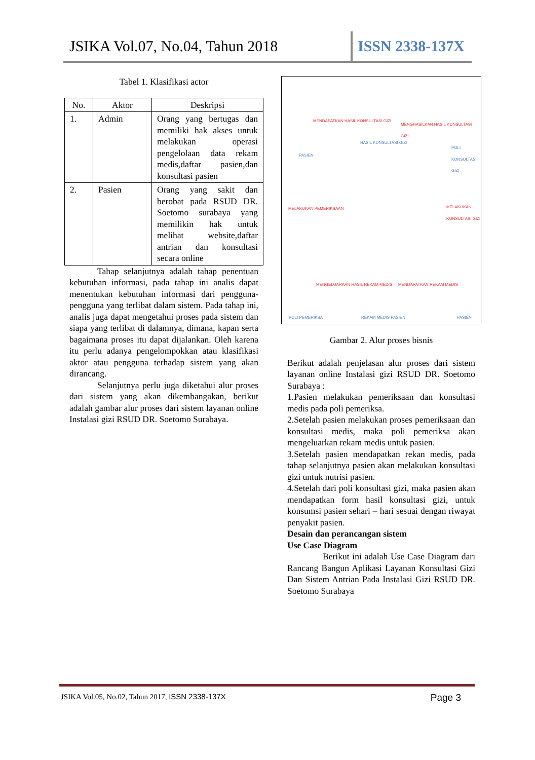JSIKA Vol.07, No.04, Tahun 2018
ISSN 2338-137X
Tabel 1. Klasifikasi actor
| No. | Aktor | Deskripsi |
| --- | --- | --- |
| 1. | Admin | Orang yang bertugas dan memiliki hak akses untuk melakukan operasi pengelolaan data rekam medis,daftar pasien,dan konsultasi pasien |
| 2. | Pasien | Orang yang sakit dan berobat pada RSUD DR. Soetomo surabaya yang memilikin hak untuk melihat website,daftar antrian dan konsultasi secara online |
Tahap selanjutnya adalah tahap penentuan kebutuhan informasi, pada tahap ini analis dapat menentukan kebutuhan informasi dari pengguna-pengguna yang terlibat dalam sistem. Pada tahap ini, analis juga dapat mengetahui proses pada sistem dan siapa yang terlibat di dalamnya, dimana, kapan serta bagaimana proses itu dapat dijalankan. Oleh karena itu perlu adanya pengelompokkan atau klasifikasi aktor atau pengguna terhadap sistem yang akan dirancang.
Selanjutnya perlu juga diketahui alur proses dari sistem yang akan dikembangakan, berikut adalah gambar alur proses dari sistem layanan online Instalasi gizi RSUD DR. Soetomo Surabaya.
MENDAPATKAN HASIL KONSULTASI GIZI
MENGHASILKAN HASIL KONSULTASI GIZI
HASIL KONSULTASI GIZI
PASIEN
POLI KONSULTASI GIZI
MELAKUKAN PEMERIKSAAN MELAKUKAN KONSULTASI GIZI
MENGELUARKAN HASIL REKAM MEDIS MENDAPATKAN REKAM MEDIS
POLI PEMERIKSA REKAM MEDIS PASIEN PASIEN
Gambar 2. Alur proses bisnis
Berikut adalah penjelasan alur proses dari sistem layanan online Instalasi gizi RSUD DR. Soetomo Surabaya :
1.Pasien melakukan pemeriksaan dan konsultasi medis pada poli pemeriksa.
2.Setelah pasien melakukan proses pemeriksaan dan konsultasi medis, maka poli pemeriksa akan mengeluarkan rekam medis untuk pasien.
3.Setelah pasien mendapatkan rekan medis, pada tahap selanjutnya pasien akan melakukan konsultasi gizi untuk nutrisi pasien.
4.Setelah dari poli konsultasi gizi, maka pasien akan mendapatkan form hasil konsultasi gizi, untuk konsumsi pasien sehari – hari sesuai dengan riwayat penyakit pasien.
Desain dan perancangan sistem
Use Case Diagram
Berikut ini adalah Use Case Diagram dari Rancang Bangun Aplikasi Layanan Konsultasi Gizi Dan Sistem Antrian Pada Instalasi Gizi RSUD DR. Soetomo Surabaya
JSIKA Vol.05, No.02, Tahun 2017, ISSN 2338-137X Page 3